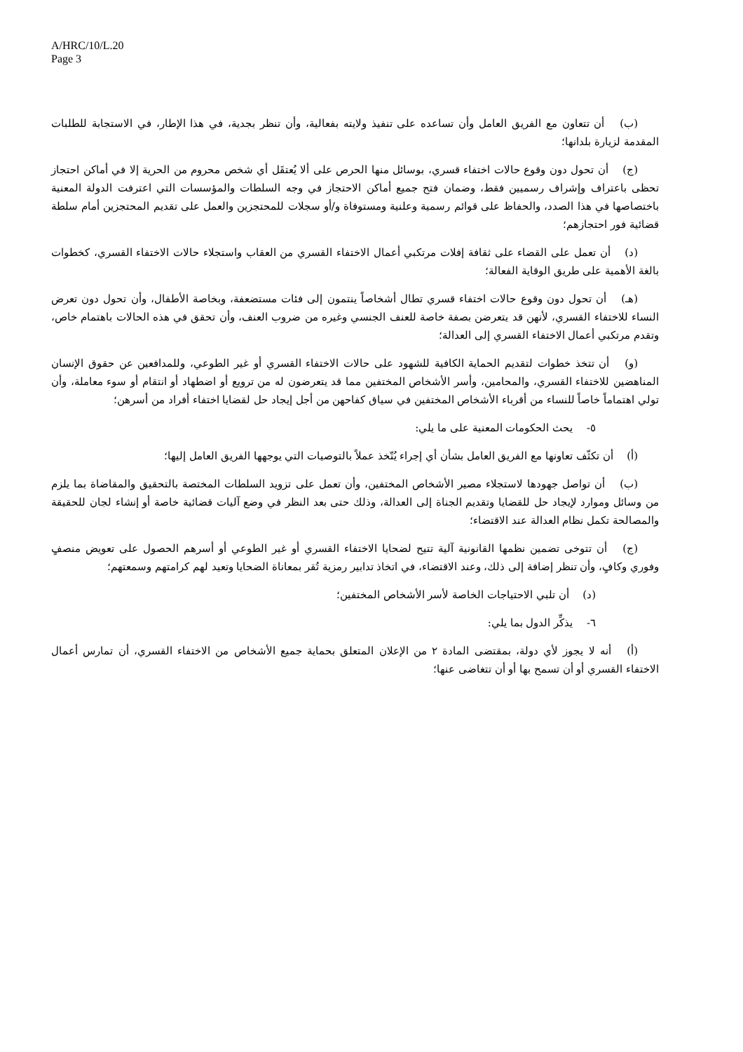A/HRC/10/L.20
Page 3
(ب)  أن تتعاون مع الفريق العامل وأن تساعده على تنفيذ ولايته بفعالية، وأن تنظر بجدية، في هذا الإطار، في الاستجابة للطلبات المقدمة لزيارة بلدانها؛
(ج)  أن تحول دون وقوع حالات اختفاء قسري، بوسائل منها الحرص على ألا يُعتقَل أي شخص محروم من الحرية إلا في أماكن احتجاز تحظى باعتراف وإشراف رسميين فقط، وضمان فتح جميع أماكن الاحتجاز في وجه السلطات والمؤسسات التي اعترفت الدولة المعنية باختصاصها في هذا الصدد، والحفاظ على قوائم رسمية وعلنية ومستوفاة و/أو سجلات للمحتجزين والعمل على تقديم المحتجزين أمام سلطة قضائية فور احتجازهم؛
(د)  أن تعمل على القضاء على ثقافة إفلات مرتكبي أعمال الاختفاء القسري من العقاب واستجلاء حالات الاختفاء القسري، كخطوات بالغة الأهمية على طريق الوقاية الفعالة؛
(هـ)  أن تحول دون وقوع حالات اختفاء قسري تطال أشخاصاً ينتمون إلى فئات مستضعفة، وبخاصة الأطفال، وأن تحول دون تعرض النساء للاختفاء القسري، لأنهن قد يتعرضن بصفة خاصة للعنف الجنسي وغيره من ضروب العنف، وأن تحقق في هذه الحالات باهتمام خاص، وتقدم مرتكبي أعمال الاختفاء القسري إلى العدالة؛
(و)  أن تتخذ خطوات لتقديم الحماية الكافية للشهود على حالات الاختفاء القسري أو غير الطوعي، وللمدافعين عن حقوق الإنسان المناهضين للاختفاء القسري، والمحامين، وأسر الأشخاص المختفين مما قد يتعرضون له من ترويع أو اضطهاد أو انتقام أو سوء معاملة، وأن تولي اهتماماً خاصاً للنساء من أقرباء الأشخاص المختفين في سياق كفاحهن من أجل إيجاد حل لقضايا اختفاء أفراد من أسرهن؛
٥-  يحث الحكومات المعنية على ما يلي:
(أ)  أن تكثّف تعاونها مع الفريق العامل بشأن أي إجراء يُتّخذ عملاً بالتوصيات التي يوجهها الفريق العامل إليها؛
(ب)  أن تواصل جهودها لاستجلاء مصير الأشخاص المختفين، وأن تعمل على تزويد السلطات المختصة بالتحقيق والمقاضاة بما يلزم من وسائل وموارد لإيجاد حل للقضايا وتقديم الجناة إلى العدالة، وذلك حتى بعد النظر في وضع آليات قضائية خاصة أو إنشاء لجان للحقيقة والمصالحة تكمل نظام العدالة عند الاقتضاء؛
(ج)  أن تتوخى تضمين نظمها القانونية آلية تتيح لضحايا الاختفاء القسري أو غير الطوعي أو أسرهم الحصول على تعويض منصفٍ وفوري وكافٍ، وأن تنظر إضافة إلى ذلك، وعند الاقتضاء، في اتخاذ تدابير رمزية تُقر بمعاناة الضحايا وتعيد لهم كرامتهم وسمعتهم؛
(د)  أن تلبي الاحتياجات الخاصة لأسر الأشخاص المختفين؛
٦-  يذكِّر الدول بما يلي:
(أ)  أنه لا يجوز لأي دولة، بمقتضى المادة ٢ من الإعلان المتعلق بحماية جميع الأشخاص من الاختفاء القسري، أن تمارس أعمال الاختفاء القسري أو أن تسمح بها أو أن تتغاضى عنها؛